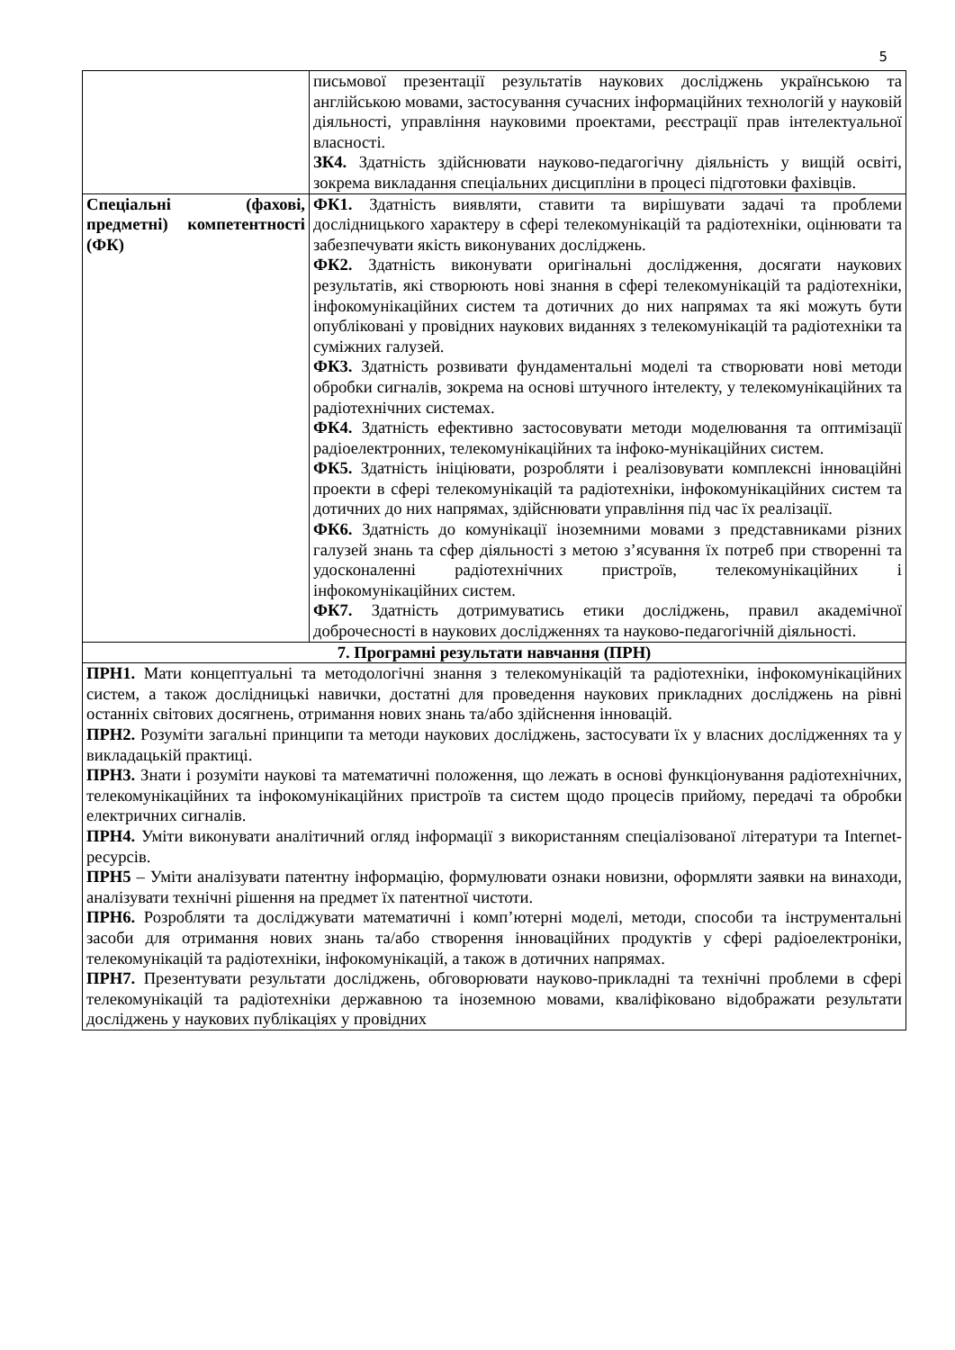5
| | письмової презентації результатів наукових досліджень українською та англійською мовами, застосування сучасних інформаційних технологій у науковій діяльності, управління науковими проектами, реєстрації прав інтелектуальної власності. ЗК4. Здатність здійснювати науково-педагогічну діяльність у вищій освіті, зокрема викладання спеціальних дисципліни в процесі підготовки фахівців. |
| Спеціальні (фахові, предметні) компетентності (ФК) | ФК1. Здатність виявляти, ставити та вирішувати задачі та проблеми дослідницького характеру в сфері телекомунікацій та радіотехніки, оцінювати та забезпечувати якість виконуваних досліджень. ФК2. Здатність виконувати оригінальні дослідження, досягати наукових результатів, які створюють нові знання в сфері телекомунікацій та радіотехніки, інфокомунікаційних систем та дотичних до них напрямах та які можуть бути опубліковані у провідних наукових виданнях з телекомунікацій та радіотехніки та суміжних галузей. ФК3. Здатність розвивати фундаментальні моделі та створювати нові методи обробки сигналів, зокрема на основі штучного інтелекту, у телекомунікаційних та радіотехнічних системах. ФК4. Здатність ефективно застосовувати методи моделювання та оптимізації радіоелектронних, телекомунікаційних та інфоко-мунікаційних систем. ФК5. Здатність ініціювати, розробляти і реалізовувати комплексні інноваційні проекти в сфері телекомунікацій та радіотехніки, інфокомунікаційних систем та дотичних до них напрямах, здійснювати управління під час їх реалізації. ФК6. Здатність до комунікації іноземними мовами з представниками різних галузей знань та сфер діяльності з метою з’ясування їх потреб при створенні та удосконаленні радіотехнічних пристроїв, телекомунікаційних і інфокомунікаційних систем. ФК7. Здатність дотримуватись етики досліджень, правил академічної доброчесності в наукових дослідженнях та науково-педагогічній діяльності. |
| 7. Програмні результати навчання (ПРН) | |
| ПРН1. Мати концептуальні та методологічні знання з телекомунікацій та радіотехніки, інфокомунікаційних систем, а також дослідницькі навички, достатні для проведення наукових прикладних досліджень на рівні останніх світових досягнень, отримання нових знань та/або здійснення інновацій. ПРН2. Розуміти загальні принципи та методи наукових досліджень, застосувати їх у власних дослідженнях та у викладацькій практиці. ПРН3. Знати і розуміти наукові та математичні положення, що лежать в основі функціонування радіотехнічних, телекомунікаційних та інфокомунікаційних пристроїв та систем щодо процесів прийому, передачі та обробки електричних сигналів. ПРН4. Уміти виконувати аналітичний огляд інформації з використанням спеціалізованої літератури та Internet-ресурсів. ПРН5 – Уміти аналізувати патентну інформацію, формулювати ознаки новизни, оформляти заявки на винаходи, аналізувати технічні рішення на предмет їх патентної чистоти. ПРН6. Розробляти та досліджувати математичні і комп’ютерні моделі, методи, способи та інструментальні засоби для отримання нових знань та/або створення інноваційних продуктів у сфері радіоелектроніки, телекомунікацій та радіотехніки, інфокомунікацій, а також в дотичних напрямах. ПРН7. Презентувати результати досліджень, обговорювати науково-прикладні та технічні проблеми в сфері телекомунікацій та радіотехніки державною та іноземною мовами, кваліфіковано відображати результати досліджень у наукових публікаціях у провідних | |